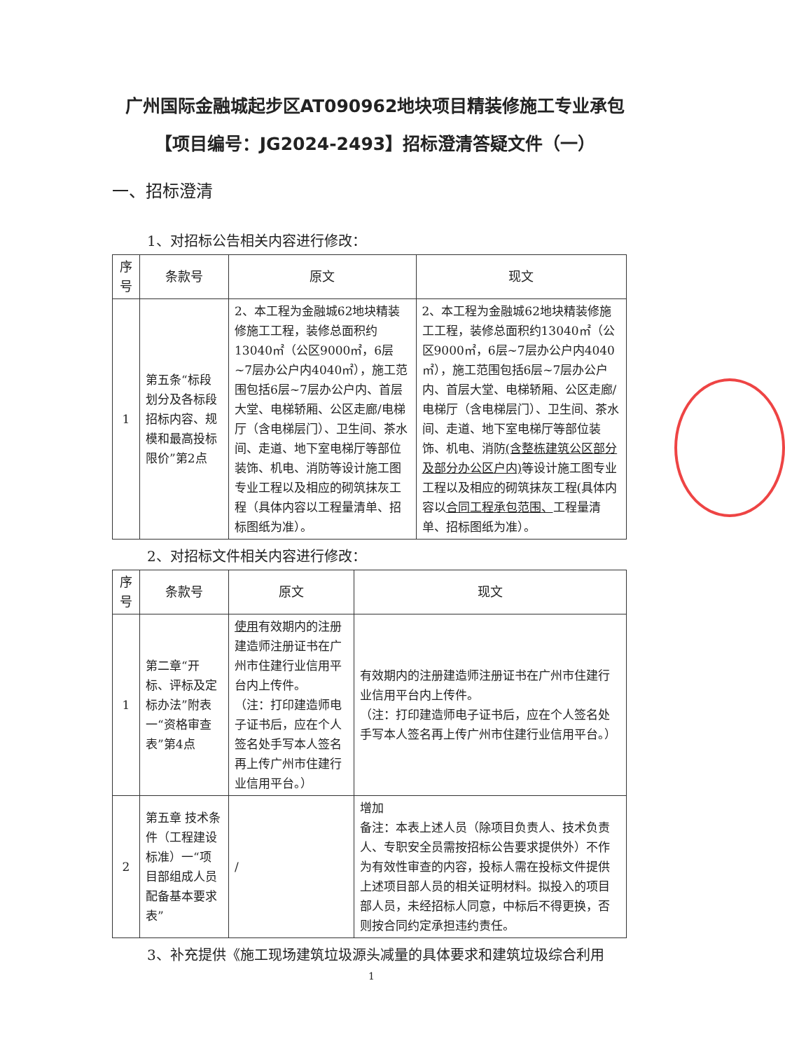广州国际金融城起步区AT090962地块项目精装修施工专业承包【项目编号：JG2024-2493】招标澄清答疑文件（一）
一、招标澄清
1、对招标公告相关内容进行修改：
| 序号 | 条款号 | 原文 | 现文 |
| --- | --- | --- | --- |
| 1 | 第五条“标段划分及各标段招标内容、规模和最高投标限价”第2点 | 2、本工程为金融城62地块精装修施工工程，装修总面积约13040㎡（公区9000㎡，6层~7层办公户内4040㎡），施工范围包括6层~7层办公户内、首层大堂、电梯轿厢、公区走廊/电梯厅（含电梯层门）、卫生间、茶水间、走道、地下室电梯厅等部位装饰、机电、消防等设计施工图专业工程以及相应的砌筑抹灰工程（具体内容以工程量清单、招标图纸为准）。 | 2、本工程为金融城62地块精装修施工工程，装修总面积约13040㎡（公区9000㎡，6层~7层办公户内4040㎡），施工范围包括6层~7层办公户内、首层大堂、电梯轿厢、公区走廊/电梯厅（含电梯层门）、卫生间、茶水间、走道、地下室电梯厅等部位装饰、机电、消防 (含整栋建筑公区部分及部分办公区户内) 等设计施工图专业工程以及相应的砌筑抹灰工程(具体内容以 合同工程承包范围、 工程量清单、招标图纸为准）。 |
2、对招标文件相关内容进行修改：
| 序号 | 条款号 | 原文 | 现文 |
| --- | --- | --- | --- |
| 1 | 第二章“开标、评标及定标办法”附表一“资格审查表”第4点 | 使用 有效期内的注册建造师注册证书在广州市住建行业信用平台内上传件。 （注：打印建造师电子证书后，应在个人签名处手写本人签名再上传广州市住建行业信用平台。） | 有效期内的注册建造师注册证书在广州市住建行业信用平台内上传件。 （注：打印建造师电子证书后，应在个人签名处手写本人签名再上传广州市住建行业信用平台。） |
| 2 | 第五章 技术条件（工程建设标准）一“项目部组成人员配备基本要求表” | / | 增加 备注：本表上述人员（除项目负责人、技术负责人、专职安全员需按招标公告要求提供外）不作为有效性审查的内容，投标人需在投标文件提供上述项目部人员的相关证明材料。拟投入的项目部人员，未经招标人同意，中标后不得更换，否则按合同约定承担违约责任。 |
3、补充提供《施工现场建筑垃圾源头减量的具体要求和建筑垃圾综合利用
1